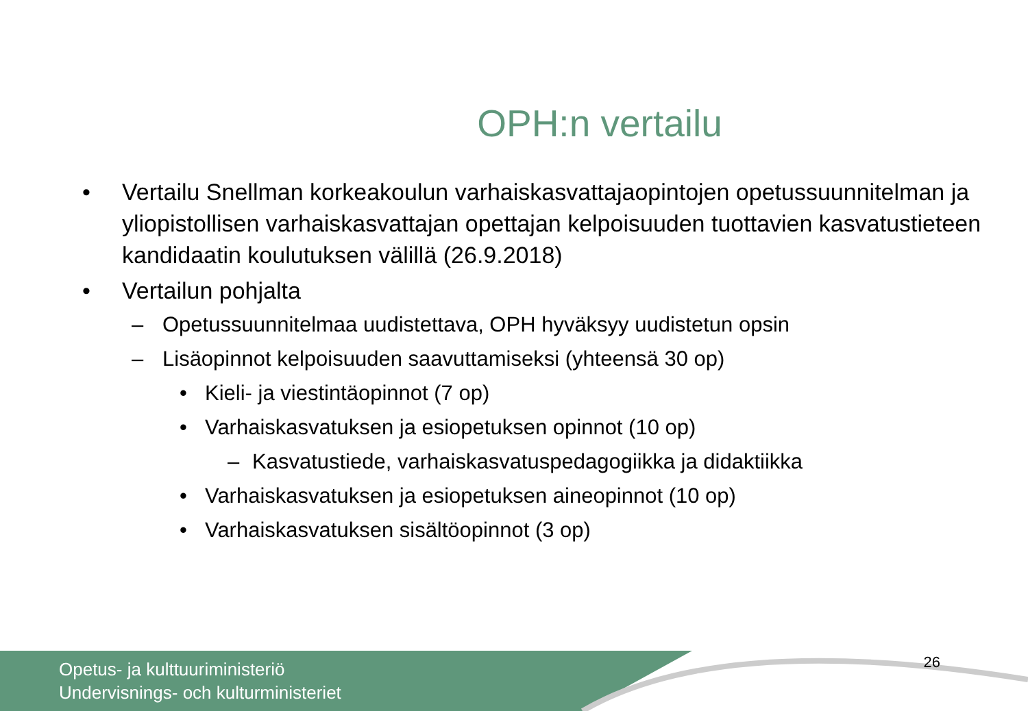OPH:n vertailu
• Vertailu Snellman korkeakoulun varhaiskasvattajaopintojen opetussuunnitelman ja yliopistollisen varhaiskasvattajan opettajan kelpoisuuden tuottavien kasvatustieteen kandidaatin koulutuksen välillä (26.9.2018)
• Vertailun pohjalta
– Opetussuunnitelmaa uudistettava, OPH hyväksyy uudistetun opsin
– Lisäopinnot kelpoisuuden saavuttamiseksi (yhteensä 30 op)
• Kieli- ja viestintäopinnot (7 op)
• Varhaiskasvatuksen ja esiopetuksen opinnot (10 op)
– Kasvatustiede, varhaiskasvatuspedagogiikka ja didaktiikka
• Varhaiskasvatuksen ja esiopetuksen aineopinnot (10 op)
• Varhaiskasvatuksen sisältöopinnot (3 op)
Opetus- ja kulttuuriministeriö
Undervisnings- och kulturministeriet
26